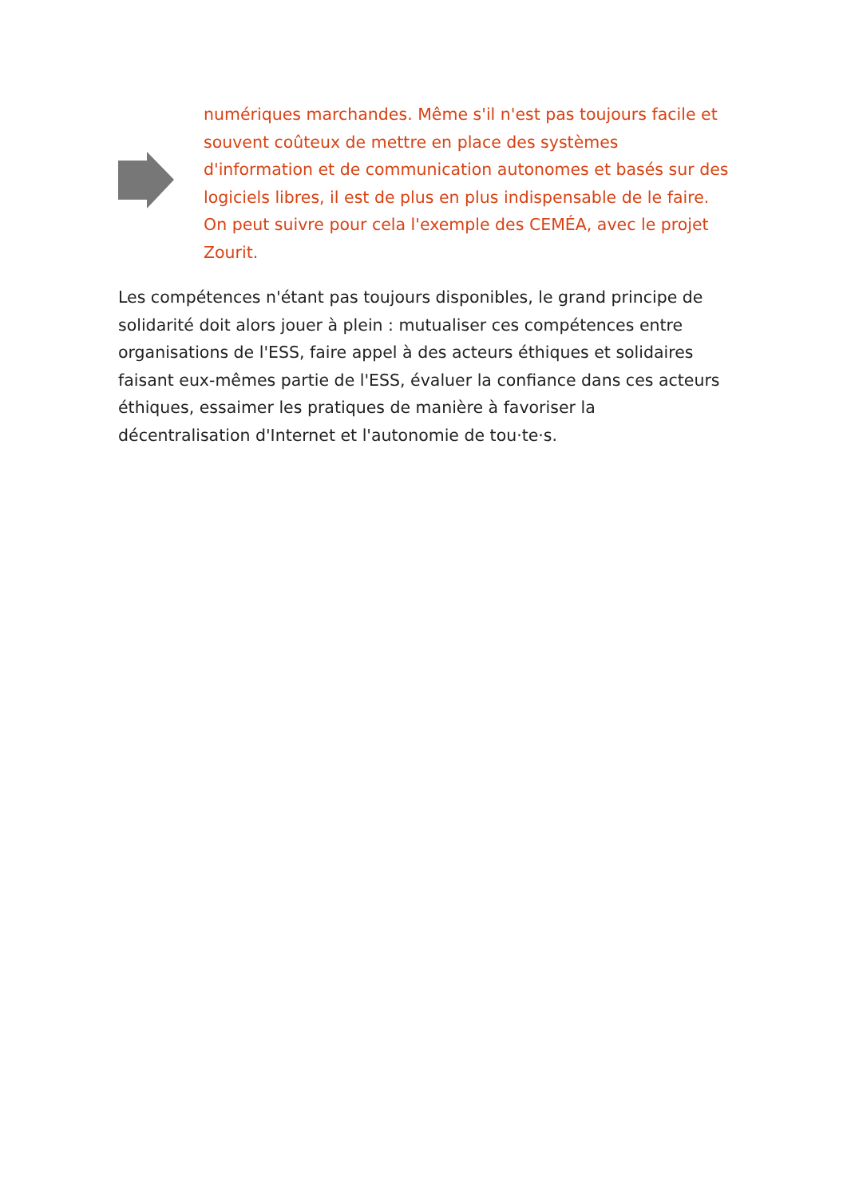numériques marchandes. Même s'il n'est pas toujours facile et souvent coûteux de mettre en place des systèmes d'information et de communication autonomes et basés sur des logiciels libres, il est de plus en plus indispensable de le faire. On peut suivre pour cela l'exemple des CEMÉA, avec le projet Zourit.
Les compétences n'étant pas toujours disponibles, le grand principe de solidarité doit alors jouer à plein : mutualiser ces compétences entre organisations de l'ESS, faire appel à des acteurs éthiques et solidaires faisant eux-mêmes partie de l'ESS, évaluer la confiance dans ces acteurs éthiques, essaimer les pratiques de manière à favoriser la décentralisation d'Internet et l'autonomie de tou·te·s.